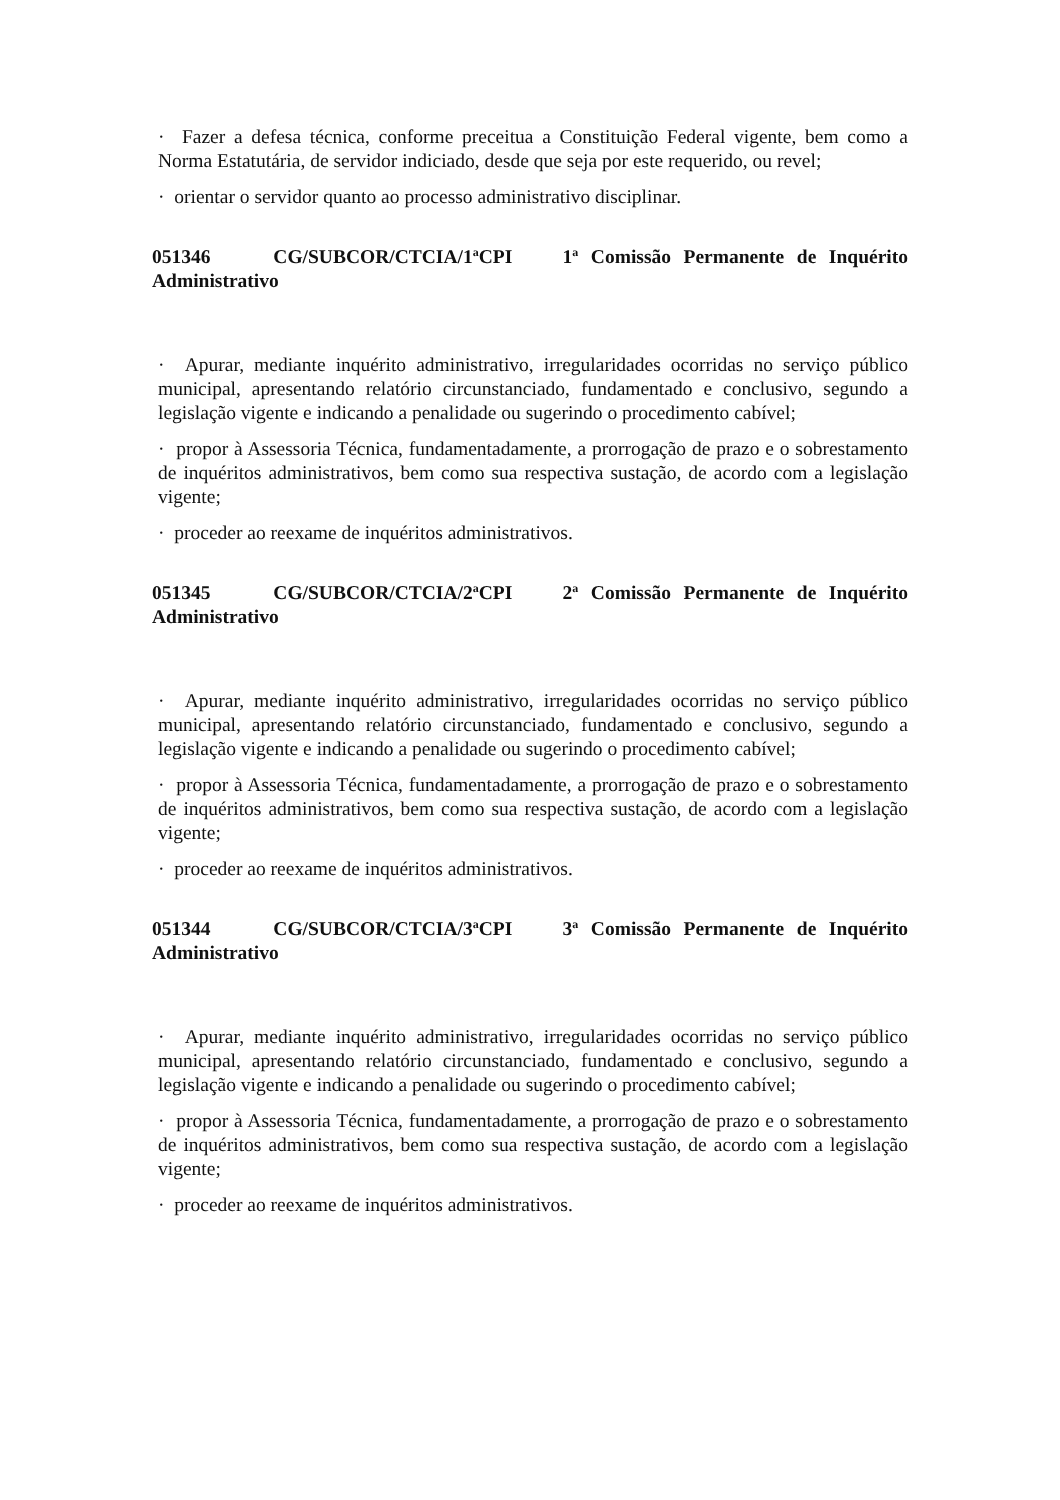· Fazer a defesa técnica, conforme preceitua a Constituição Federal vigente, bem como a Norma Estatutária, de servidor indiciado, desde que seja por este requerido, ou revel;
· orientar o servidor quanto ao processo administrativo disciplinar.
051346 CG/SUBCOR/CTCIA/1<sup>a</sup>CPI 1<sup>a</sup> Comissão Permanente de Inquérito Administrativo
· Apurar, mediante inquérito administrativo, irregularidades ocorridas no serviço público municipal, apresentando relatório circunstanciado, fundamentado e conclusivo, segundo a legislação vigente e indicando a penalidade ou sugerindo o procedimento cabível;
· propor à Assessoria Técnica, fundamentadamente, a prorrogação de prazo e o sobrestamento de inquéritos administrativos, bem como sua respectiva sustação, de acordo com a legislação vigente;
· proceder ao reexame de inquéritos administrativos.
051345 CG/SUBCOR/CTCIA/2<sup>a</sup>CPI 2<sup>a</sup> Comissão Permanente de Inquérito Administrativo
· Apurar, mediante inquérito administrativo, irregularidades ocorridas no serviço público municipal, apresentando relatório circunstanciado, fundamentado e conclusivo, segundo a legislação vigente e indicando a penalidade ou sugerindo o procedimento cabível;
· propor à Assessoria Técnica, fundamentadamente, a prorrogação de prazo e o sobrestamento de inquéritos administrativos, bem como sua respectiva sustação, de acordo com a legislação vigente;
· proceder ao reexame de inquéritos administrativos.
051344 CG/SUBCOR/CTCIA/3<sup>a</sup>CPI 3<sup>a</sup> Comissão Permanente de Inquérito Administrativo
· Apurar, mediante inquérito administrativo, irregularidades ocorridas no serviço público municipal, apresentando relatório circunstanciado, fundamentado e conclusivo, segundo a legislação vigente e indicando a penalidade ou sugerindo o procedimento cabível;
· propor à Assessoria Técnica, fundamentadamente, a prorrogação de prazo e o sobrestamento de inquéritos administrativos, bem como sua respectiva sustação, de acordo com a legislação vigente;
· proceder ao reexame de inquéritos administrativos.